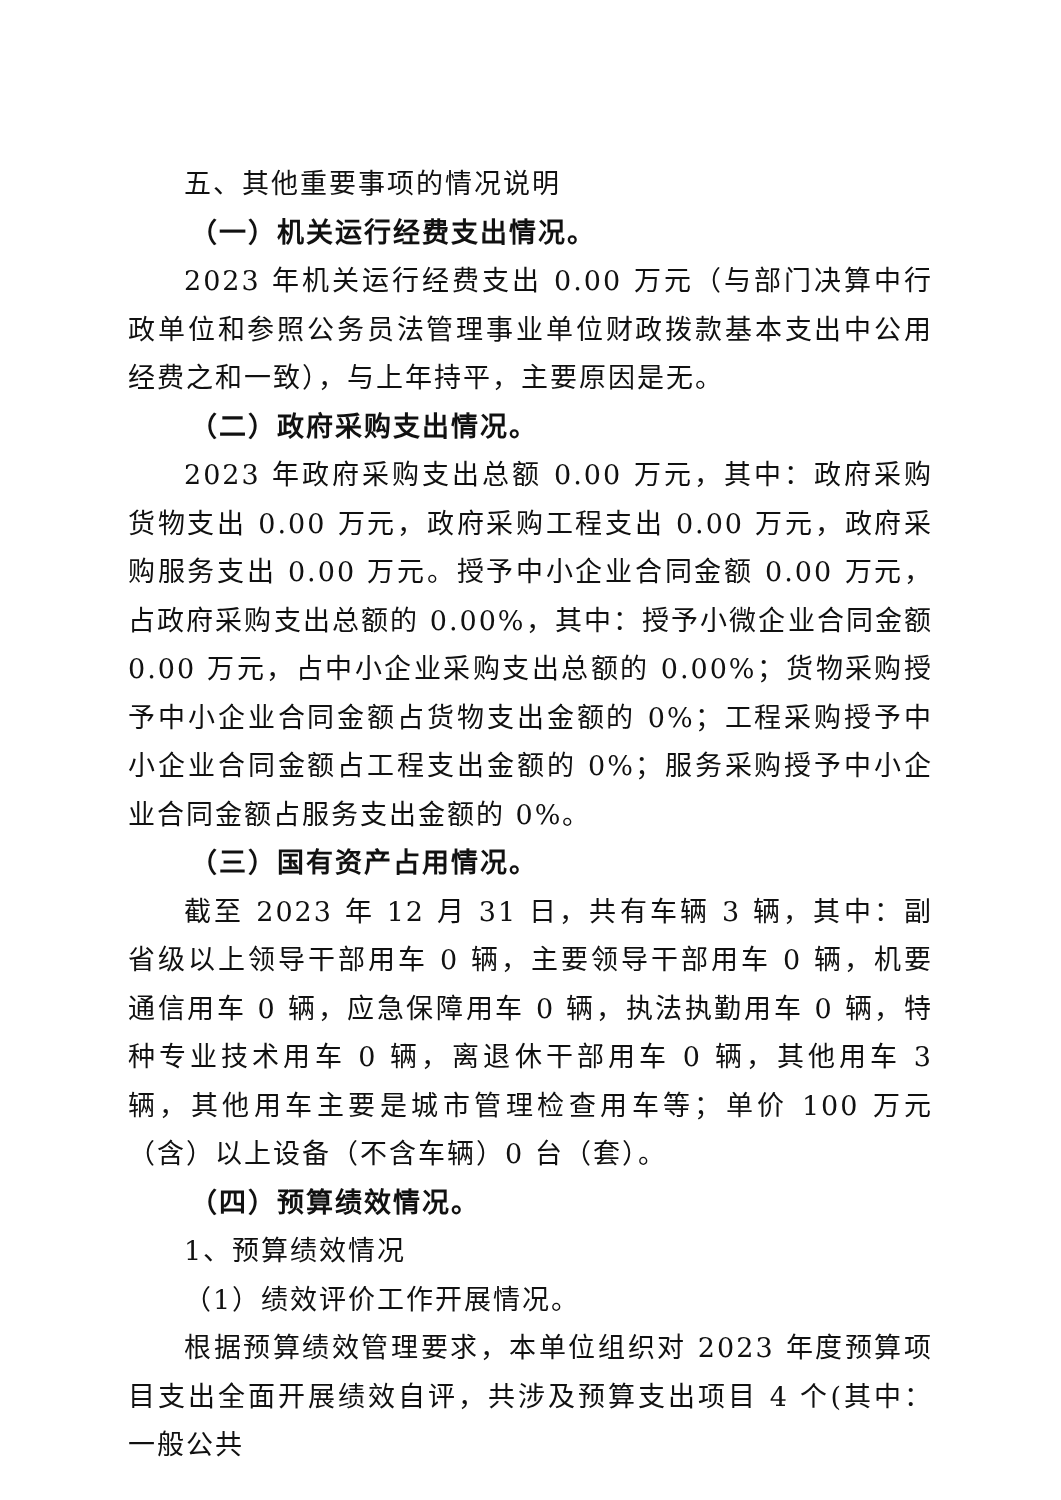五、其他重要事项的情况说明
（一）机关运行经费支出情况。
2023 年机关运行经费支出 0.00 万元（与部门决算中行政单位和参照公务员法管理事业单位财政拨款基本支出中公用经费之和一致），与上年持平，主要原因是无。
（二）政府采购支出情况。
2023 年政府采购支出总额 0.00 万元，其中：政府采购货物支出 0.00 万元，政府采购工程支出 0.00 万元，政府采购服务支出 0.00 万元。授予中小企业合同金额 0.00 万元，占政府采购支出总额的 0.00%，其中：授予小微企业合同金额 0.00 万元，占中小企业采购支出总额的 0.00%；货物采购授予中小企业合同金额占货物支出金额的 0%；工程采购授予中小企业合同金额占工程支出金额的 0%；服务采购授予中小企业合同金额占服务支出金额的 0%。
（三）国有资产占用情况。
截至 2023 年 12 月 31 日，共有车辆 3 辆，其中：副省级以上领导干部用车 0 辆，主要领导干部用车 0 辆，机要通信用车 0 辆，应急保障用车 0 辆，执法执勤用车 0 辆，特种专业技术用车 0 辆，离退休干部用车 0 辆，其他用车 3 辆，其他用车主要是城市管理检查用车等；单价 100 万元（含）以上设备（不含车辆）0 台（套）。
（四）预算绩效情况。
1、预算绩效情况
（1）绩效评价工作开展情况。
根据预算绩效管理要求，本单位组织对 2023 年度预算项目支出全面开展绩效自评，共涉及预算支出项目 4 个(其中：一般公共